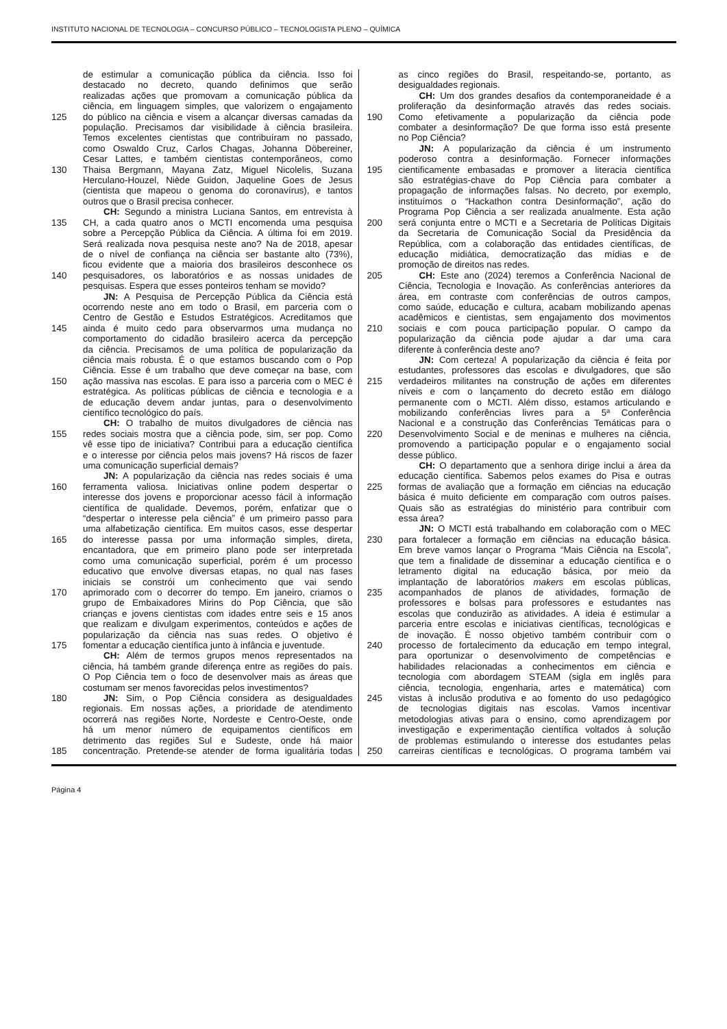INSTITUTO NACIONAL DE TECNOLOGIA – CONCURSO PÚBLICO – TECNOLOGISTA PLENO – QUÍMICA
de estimular a comunicação pública da ciência. Isso foi
destacado no decreto, quando definimos que serão
realizadas ações que promovam a comunicação pública da
ciência, em linguagem simples, que valorizem o engajamento
125 do público na ciência e visem a alcançar diversas camadas da
população. Precisamos dar visibilidade à ciência brasileira.
Temos excelentes cientistas que contribuíram no passado,
como Oswaldo Cruz, Carlos Chagas, Johanna Döbereiner,
Cesar Lattes, e também cientistas contemporâneos, como
130 Thaisa Bergmann, Mayana Zatz, Miguel Nicolelis, Suzana
Herculano-Houzel, Niède Guidon, Jaqueline Goes de Jesus
(cientista que mapeou o genoma do coronavírus), e tantos
outros que o Brasil precisa conhecer.
CH: Segundo a ministra Luciana Santos, em entrevista à
135 CH, a cada quatro anos o MCTI encomenda uma pesquisa
sobre a Percepção Pública da Ciência. A última foi em 2019.
Será realizada nova pesquisa neste ano? Na de 2018, apesar
de o nível de confiança na ciência ser bastante alto (73%),
ficou evidente que a maioria dos brasileiros desconhece os
140 pesquisadores, os laboratórios e as nossas unidades de
pesquisas. Espera que esses ponteiros tenham se movido?
JN: A Pesquisa de Percepção Pública da Ciência está
ocorrendo neste ano em todo o Brasil, em parceria com o
Centro de Gestão e Estudos Estratégicos. Acreditamos que
145 ainda é muito cedo para observarmos uma mudança no
comportamento do cidadão brasileiro acerca da percepção
da ciência. Precisamos de uma política de popularização da
ciência mais robusta. É o que estamos buscando com o Pop
Ciência. Esse é um trabalho que deve começar na base, com
150 ação massiva nas escolas. E para isso a parceria com o MEC é
estratégica. As políticas públicas de ciência e tecnologia e a
de educação devem andar juntas, para o desenvolvimento
científico tecnológico do país.
CH: O trabalho de muitos divulgadores de ciência nas
155 redes sociais mostra que a ciência pode, sim, ser pop. Como
vê esse tipo de iniciativa? Contribui para a educação científica
e o interesse por ciência pelos mais jovens? Há riscos de fazer
uma comunicação superficial demais?
JN: A popularização da ciência nas redes sociais é uma
160 ferramenta valiosa. Iniciativas online podem despertar o
interesse dos jovens e proporcionar acesso fácil à informação
científica de qualidade. Devemos, porém, enfatizar que o
“despertar o interesse pela ciência” é um primeiro passo para
uma alfabetização científica. Em muitos casos, esse despertar
165 do interesse passa por uma informação simples, direta,
encantadora, que em primeiro plano pode ser interpretada
como uma comunicação superficial, porém é um processo
educativo que envolve diversas etapas, no qual nas fases
iniciais se constrói um conhecimento que vai sendo
170 aprimorado com o decorrer do tempo. Em janeiro, criamos o
grupo de Embaixadores Mirins do Pop Ciência, que são
crianças e jovens cientistas com idades entre seis e 15 anos
que realizam e divulgam experimentos, conteúdos e ações de
popularização da ciência nas suas redes. O objetivo é
175 fomentar a educação científica junto à infância e juventude.
CH: Além de termos grupos menos representados na
ciência, há também grande diferença entre as regiões do país.
O Pop Ciência tem o foco de desenvolver mais as áreas que
costumam ser menos favorecidas pelos investimentos?
180 JN: Sim, o Pop Ciência considera as desigualdades
regionais. Em nossas ações, a prioridade de atendimento
ocorrerá nas regiões Norte, Nordeste e Centro-Oeste, onde
há um menor número de equipamentos científicos em
detrimento das regiões Sul e Sudeste, onde há maior
185 concentração. Pretende-se atender de forma igualitária todas
as cinco regiões do Brasil, respeitando-se, portanto, as
desigualdades regionais.
CH: Um dos grandes desafios da contemporaneidade é a
proliferação da desinformação através das redes sociais.
190 Como efetivamente a popularização da ciência pode
combater a desinformação? De que forma isso está presente
no Pop Ciência?
JN: A popularização da ciência é um instrumento
poderoso contra a desinformação. Fornecer informações
195 cientificamente embasadas e promover a literacia científica
são estratégias-chave do Pop Ciência para combater a
propagação de informações falsas. No decreto, por exemplo,
instituímos o “Hackathon contra Desinformação”, ação do
Programa Pop Ciência a ser realizada anualmente. Esta ação
200 será conjunta entre o MCTI e a Secretaria de Políticas Digitais
da Secretaria de Comunicação Social da Presidência da
República, com a colaboração das entidades científicas, de
educação midiática, democratização das mídias e de
promoção de direitos nas redes.
205 CH: Este ano (2024) teremos a Conferência Nacional de
Ciência, Tecnologia e Inovação. As conferências anteriores da
área, em contraste com conferências de outros campos,
como saúde, educação e cultura, acabam mobilizando apenas
acadêmicos e cientistas, sem engajamento dos movimentos
210 sociais e com pouca participação popular. O campo da
popularização da ciência pode ajudar a dar uma cara
diferente à conferência deste ano?
JN: Com certeza! A popularização da ciência é feita por
estudantes, professores das escolas e divulgadores, que são
215 verdadeiros militantes na construção de ações em diferentes
níveis e com o lançamento do decreto estão em diálogo
permanente com o MCTI. Além disso, estamos articulando e
mobilizando conferências livres para a 5ª Conferência
Nacional e a construção das Conferências Temáticas para o
220 Desenvolvimento Social e de meninas e mulheres na ciência,
promovendo a participação popular e o engajamento social
desse público.
CH: O departamento que a senhora dirige inclui a área da
educação científica. Sabemos pelos exames do Pisa e outras
225 formas de avaliação que a formação em ciências na educação
básica é muito deficiente em comparação com outros países.
Quais são as estratégias do ministério para contribuir com
essa área?
JN: O MCTI está trabalhando em colaboração com o MEC
230 para fortalecer a formação em ciências na educação básica.
Em breve vamos lançar o Programa “Mais Ciência na Escola”,
que tem a finalidade de disseminar a educação científica e o
letramento digital na educação básica, por meio da
implantação de laboratórios makers em escolas públicas,
235 acompanhados de planos de atividades, formação de
professores e bolsas para professores e estudantes nas
escolas que conduzirão as atividades. A ideia é estimular a
parceria entre escolas e iniciativas científicas, tecnológicas e
de inovação. É nosso objetivo também contribuir com o
240 processo de fortalecimento da educação em tempo integral,
para oportunizar o desenvolvimento de competências e
habilidades relacionadas a conhecimentos em ciência e
tecnologia com abordagem STEAM (sigla em inglês para
ciência, tecnologia, engenharia, artes e matemática) com
245 vistas à inclusão produtiva e ao fomento do uso pedagógico
de tecnologias digitais nas escolas. Vamos incentivar
metodologias ativas para o ensino, como aprendizagem por
investigação e experimentação científica voltados à solução
de problemas estimulando o interesse dos estudantes pelas
250 carreiras científicas e tecnológicas. O programa também vai
Página 4